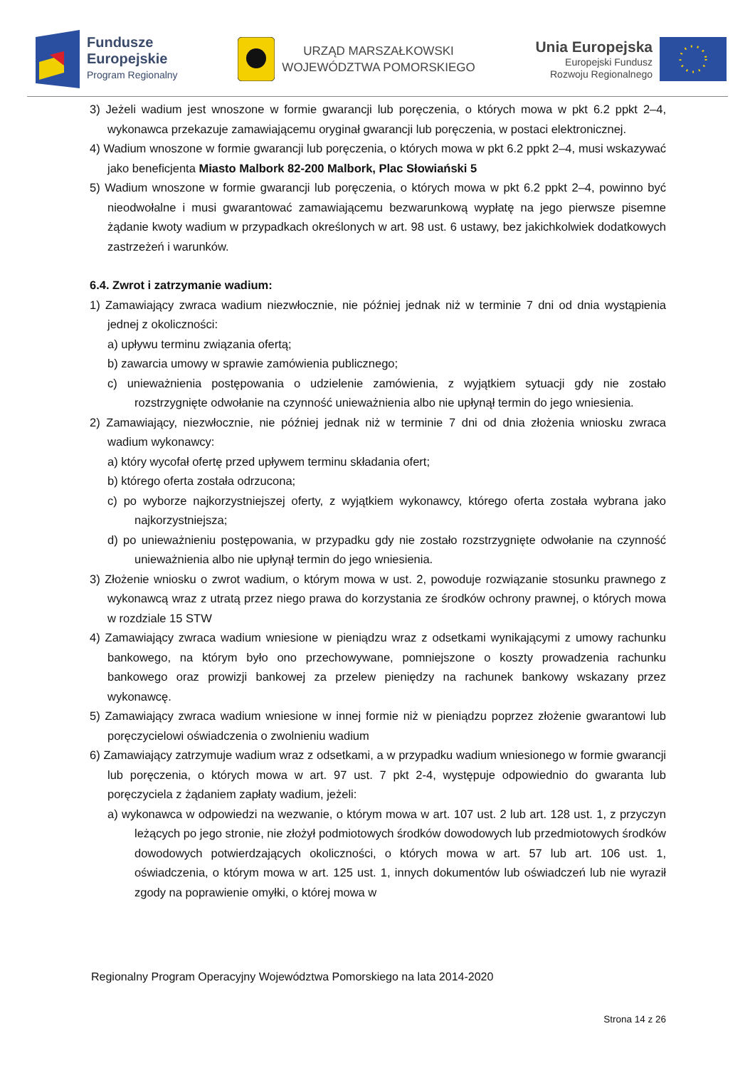Fundusze
Europejskie
Program Regionalny
URZĄD MARSZAŁKOWSKI
WOJEWÓDZTWA POMORSKIEGO
Unia Europejska
Europejski Fundusz
Rozwoju Regionalnego
3) Jeżeli wadium jest wnoszone w formie gwarancji lub poręczenia, o których mowa w pkt 6.2 ppkt 2–4, wykonawca przekazuje zamawiającemu oryginał gwarancji lub poręczenia, w postaci elektronicznej.
4) Wadium wnoszone w formie gwarancji lub poręczenia, o których mowa w pkt 6.2 ppkt 2–4, musi wskazywać jako beneficjenta Miasto Malbork 82-200 Malbork, Plac Słowiański 5
5) Wadium wnoszone w formie gwarancji lub poręczenia, o których mowa w pkt 6.2 ppkt 2–4, powinno być nieodwołalne i musi gwarantować zamawiającemu bezwarunkową wypłatę na jego pierwsze pisemne żądanie kwoty wadium w przypadkach określonych w art. 98 ust. 6 ustawy, bez jakichkolwiek dodatkowych zastrzeżeń i warunków.
6.4. Zwrot i zatrzymanie wadium:
1) Zamawiający zwraca wadium niezwłocznie, nie później jednak niż w terminie 7 dni od dnia wystąpienia jednej z okoliczności:
a) upływu terminu związania ofertą;
b) zawarcia umowy w sprawie zamówienia publicznego;
c) unieważnienia postępowania o udzielenie zamówienia, z wyjątkiem sytuacji gdy nie zostało rozstrzygnięte odwołanie na czynność unieważnienia albo nie upłynął termin do jego wniesienia.
2) Zamawiający, niezwłocznie, nie później jednak niż w terminie 7 dni od dnia złożenia wniosku zwraca wadium wykonawcy:
a) który wycofał ofertę przed upływem terminu składania ofert;
b) którego oferta została odrzucona;
c) po wyborze najkorzystniejszej oferty, z wyjątkiem wykonawcy, którego oferta została wybrana jako najkorzystniejsza;
d) po unieważnieniu postępowania, w przypadku gdy nie zostało rozstrzygnięte odwołanie na czynność unieważnienia albo nie upłynął termin do jego wniesienia.
3) Złożenie wniosku o zwrot wadium, o którym mowa w ust. 2, powoduje rozwiązanie stosunku prawnego z wykonawcą wraz z utratą przez niego prawa do korzystania ze środków ochrony prawnej, o których mowa w rozdziale 15 STW
4) Zamawiający zwraca wadium wniesione w pieniądzu wraz z odsetkami wynikającymi z umowy rachunku bankowego, na którym było ono przechowywane, pomniejszone o koszty prowadzenia rachunku bankowego oraz prowizji bankowej za przelew pieniędzy na rachunek bankowy wskazany przez wykonawcę.
5) Zamawiający zwraca wadium wniesione w innej formie niż w pieniądzu poprzez złożenie gwarantowi lub poręczycielowi oświadczenia o zwolnieniu wadium
6) Zamawiający zatrzymuje wadium wraz z odsetkami, a w przypadku wadium wniesionego w formie gwarancji lub poręczenia, o których mowa w art. 97 ust. 7 pkt 2-4, występuje odpowiednio do gwaranta lub poręczyciela z żądaniem zapłaty wadium, jeżeli:
a) wykonawca w odpowiedzi na wezwanie, o którym mowa w art. 107 ust. 2 lub art. 128 ust. 1, z przyczyn leżących po jego stronie, nie złożył podmiotowych środków dowodowych lub przedmiotowych środków dowodowych potwierdzających okoliczności, o których mowa w art. 57 lub art. 106 ust. 1, oświadczenia, o którym mowa w art. 125 ust. 1, innych dokumentów lub oświadczeń lub nie wyraził zgody na poprawienie omyłki, o której mowa w
Regionalny Program Operacyjny Województwa Pomorskiego na lata 2014-2020
Strona 14 z 26